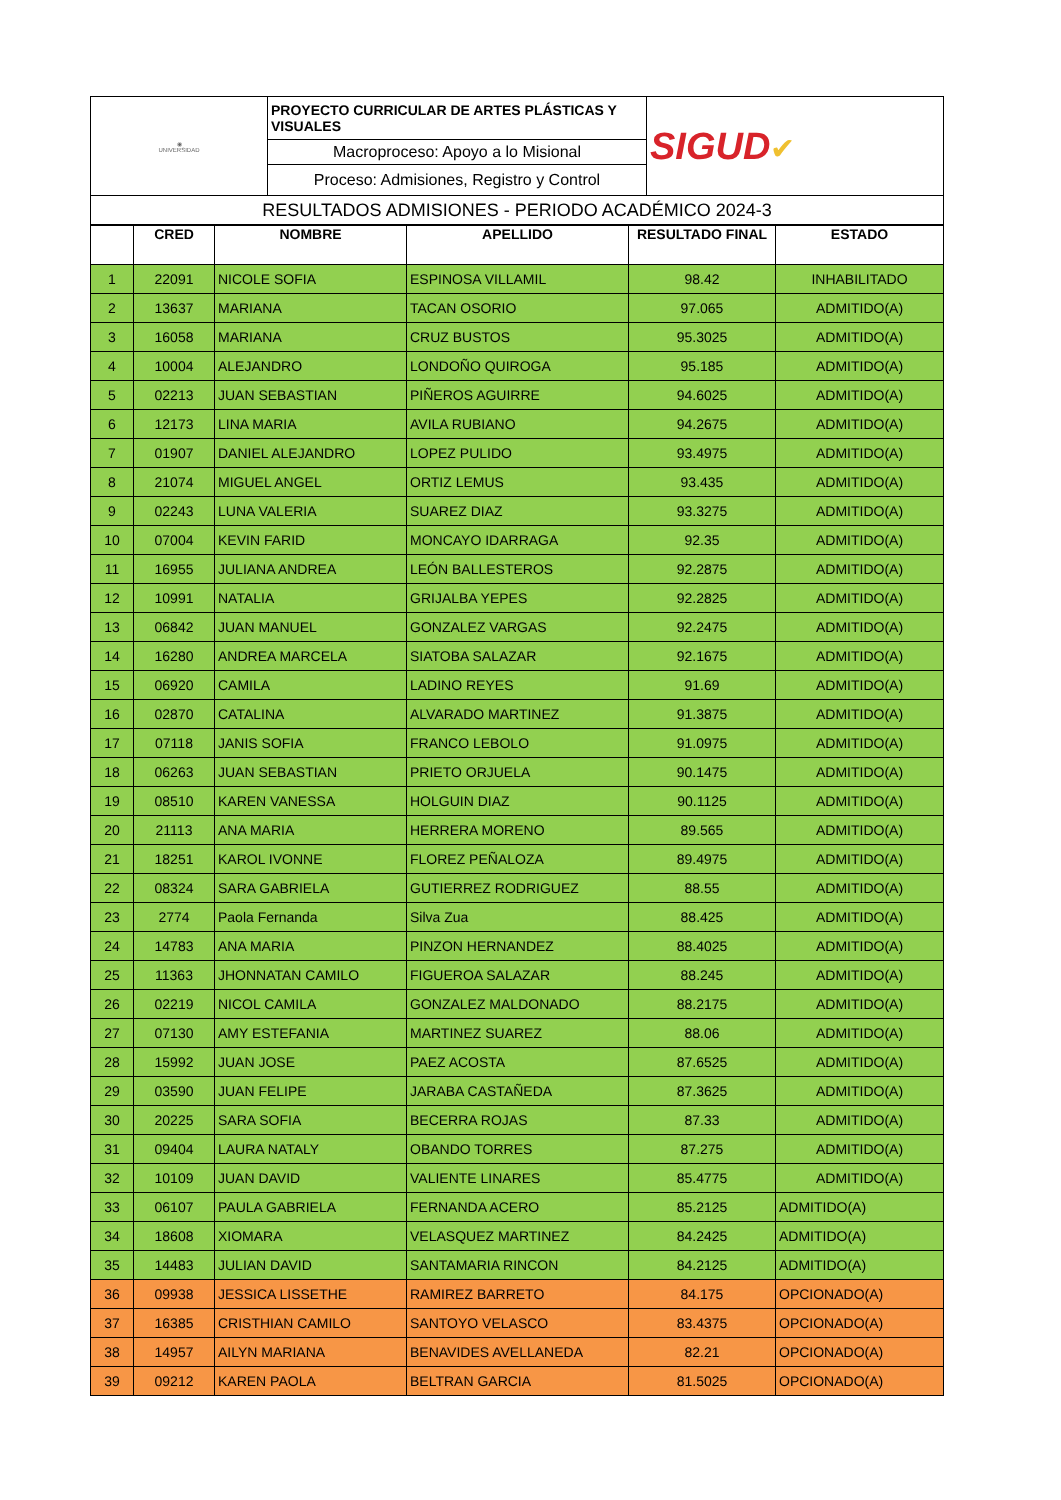| ◉ UNIVERSIDAD | PROYECTO CURRICULAR DE ARTES PLÁSTICAS Y VISUALES | SIGUD ✔ |
| | Macroproceso: Apoyo a lo Misional | |
| | Proceso: Admisiones, Registro y Control | |
| RESULTADOS ADMISIONES - PERIODO ACADÉMICO 2024-3 | | |
| | CRED | NOMBRE | APELLIDO | RESULTADO FINAL | ESTADO |
| --- | --- | --- | --- | --- | --- |
| 1 | 22091 | NICOLE SOFIA | ESPINOSA VILLAMIL | 98.42 | INHABILITADO |
| 2 | 13637 | MARIANA | TACAN OSORIO | 97.065 | ADMITIDO(A) |
| 3 | 16058 | MARIANA | CRUZ BUSTOS | 95.3025 | ADMITIDO(A) |
| 4 | 10004 | ALEJANDRO | LONDOÑO QUIROGA | 95.185 | ADMITIDO(A) |
| 5 | 02213 | JUAN SEBASTIAN | PIÑEROS AGUIRRE | 94.6025 | ADMITIDO(A) |
| 6 | 12173 | LINA MARIA | AVILA RUBIANO | 94.2675 | ADMITIDO(A) |
| 7 | 01907 | DANIEL ALEJANDRO | LOPEZ PULIDO | 93.4975 | ADMITIDO(A) |
| 8 | 21074 | MIGUEL ANGEL | ORTIZ LEMUS | 93.435 | ADMITIDO(A) |
| 9 | 02243 | LUNA VALERIA | SUAREZ DIAZ | 93.3275 | ADMITIDO(A) |
| 10 | 07004 | KEVIN FARID | MONCAYO IDARRAGA | 92.35 | ADMITIDO(A) |
| 11 | 16955 | JULIANA ANDREA | LEÓN BALLESTEROS | 92.2875 | ADMITIDO(A) |
| 12 | 10991 | NATALIA | GRIJALBA YEPES | 92.2825 | ADMITIDO(A) |
| 13 | 06842 | JUAN MANUEL | GONZALEZ VARGAS | 92.2475 | ADMITIDO(A) |
| 14 | 16280 | ANDREA MARCELA | SIATOBA SALAZAR | 92.1675 | ADMITIDO(A) |
| 15 | 06920 | CAMILA | LADINO REYES | 91.69 | ADMITIDO(A) |
| 16 | 02870 | CATALINA | ALVARADO MARTINEZ | 91.3875 | ADMITIDO(A) |
| 17 | 07118 | JANIS SOFIA | FRANCO LEBOLO | 91.0975 | ADMITIDO(A) |
| 18 | 06263 | JUAN SEBASTIAN | PRIETO ORJUELA | 90.1475 | ADMITIDO(A) |
| 19 | 08510 | KAREN VANESSA | HOLGUIN DIAZ | 90.1125 | ADMITIDO(A) |
| 20 | 21113 | ANA MARIA | HERRERA MORENO | 89.565 | ADMITIDO(A) |
| 21 | 18251 | KAROL IVONNE | FLOREZ PEÑALOZA | 89.4975 | ADMITIDO(A) |
| 22 | 08324 | SARA GABRIELA | GUTIERREZ RODRIGUEZ | 88.55 | ADMITIDO(A) |
| 23 | 2774 | Paola Fernanda | Silva Zua | 88.425 | ADMITIDO(A) |
| 24 | 14783 | ANA MARIA | PINZON HERNANDEZ | 88.4025 | ADMITIDO(A) |
| 25 | 11363 | JHONNATAN CAMILO | FIGUEROA SALAZAR | 88.245 | ADMITIDO(A) |
| 26 | 02219 | NICOL CAMILA | GONZALEZ MALDONADO | 88.2175 | ADMITIDO(A) |
| 27 | 07130 | AMY ESTEFANIA | MARTINEZ SUAREZ | 88.06 | ADMITIDO(A) |
| 28 | 15992 | JUAN JOSE | PAEZ ACOSTA | 87.6525 | ADMITIDO(A) |
| 29 | 03590 | JUAN FELIPE | JARABA CASTAÑEDA | 87.3625 | ADMITIDO(A) |
| 30 | 20225 | SARA SOFIA | BECERRA ROJAS | 87.33 | ADMITIDO(A) |
| 31 | 09404 | LAURA NATALY | OBANDO TORRES | 87.275 | ADMITIDO(A) |
| 32 | 10109 | JUAN DAVID | VALIENTE LINARES | 85.4775 | ADMITIDO(A) |
| 33 | 06107 | PAULA GABRIELA | FERNANDA ACERO | 85.2125 | ADMITIDO(A) |
| 34 | 18608 | XIOMARA | VELASQUEZ MARTINEZ | 84.2425 | ADMITIDO(A) |
| 35 | 14483 | JULIAN DAVID | SANTAMARIA RINCON | 84.2125 | ADMITIDO(A) |
| 36 | 09938 | JESSICA LISSETHE | RAMIREZ BARRETO | 84.175 | OPCIONADO(A) |
| 37 | 16385 | CRISTHIAN CAMILO | SANTOYO VELASCO | 83.4375 | OPCIONADO(A) |
| 38 | 14957 | AILYN MARIANA | BENAVIDES AVELLANEDA | 82.21 | OPCIONADO(A) |
| 39 | 09212 | KAREN PAOLA | BELTRAN GARCIA | 81.5025 | OPCIONADO(A) |